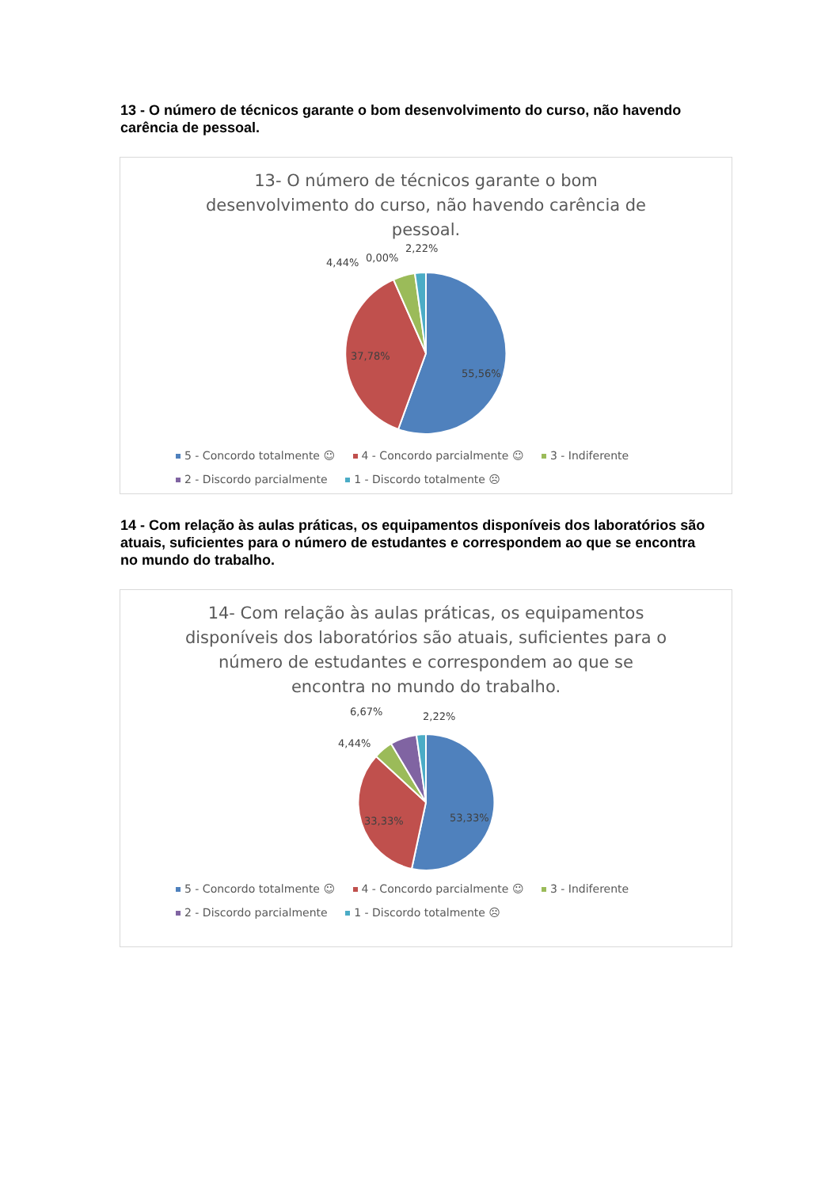13 - O número de técnicos garante o bom desenvolvimento do curso, não havendo carência de pessoal.
13- O número de técnicos garante o bom desenvolvimento do curso, não havendo carência de pessoal.
55,56%
37,78%
4,44%
0,00%
2,22%
5 - Concordo totalmente ☺ 4 - Concordo parcialmente ☺ 3 - Indiferente
2 - Discordo parcialmente 1 - Discordo totalmente ☹
14 - Com relação às aulas práticas, os equipamentos disponíveis dos laboratórios são atuais, suficientes para o número de estudantes e correspondem ao que se encontra no mundo do trabalho.
14- Com relação às aulas práticas, os equipamentos disponíveis dos laboratórios são atuais, suficientes para o número de estudantes e correspondem ao que se encontra no mundo do trabalho.
53,33%
33,33%
6,67%
2,22%
4,44%
5 - Concordo totalmente ☺ 4 - Concordo parcialmente ☺ 3 - Indiferente
2 - Discordo parcialmente 1 - Discordo totalmente ☹